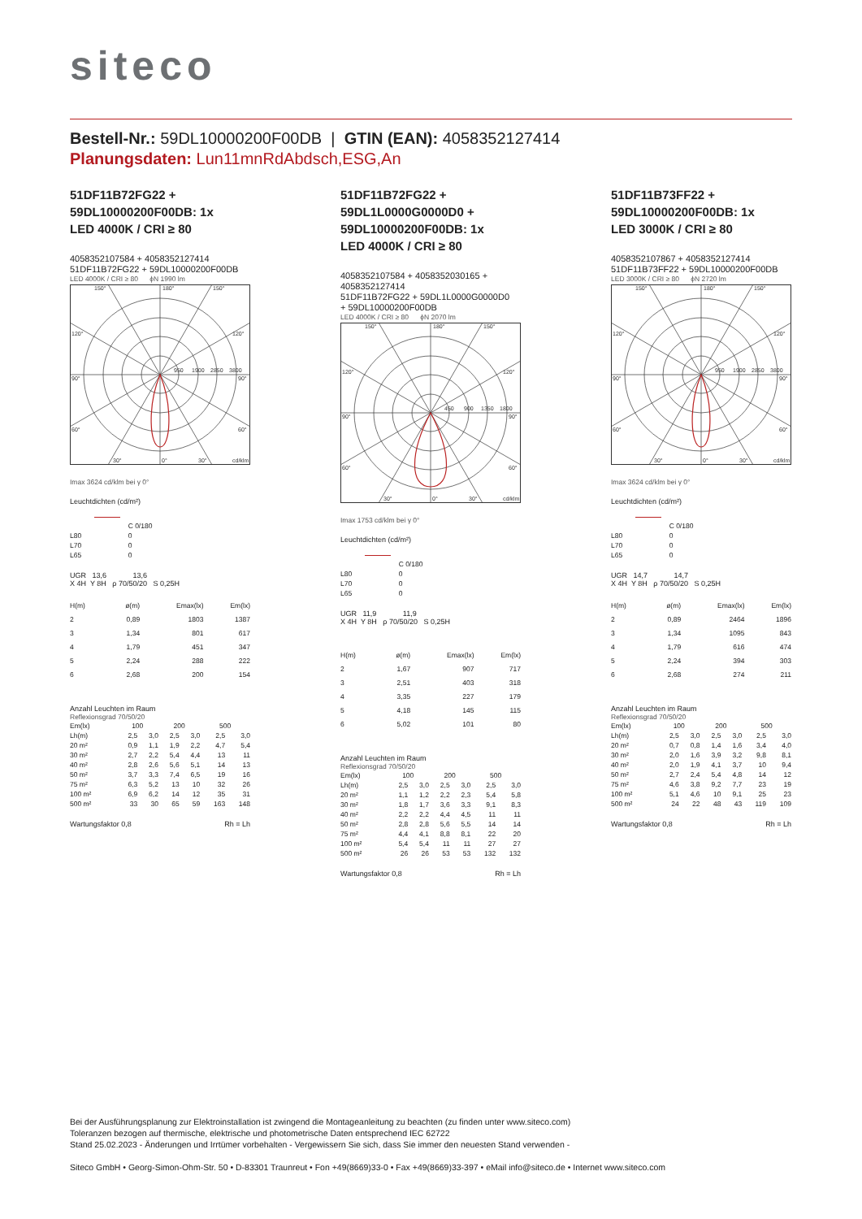siteco
Bestell-Nr.: 59DL10000200F00DB | GTIN (EAN): 4058352127414
Planungsdaten: Lun11mnRdAbdsch,ESG,An
51DF11B72FG22 +
59DL10000200F00DB: 1x
LED 4000K / CRI ≥ 80
4058352107584 + 4058352127414
51DF11B72FG22 + 59DL10000200F00DB
LED 4000K / CRI ≥ 80 ϕN 1990 lm
150°
180°
150°
120°
120°
90°
90°
60°
60°
30°
0°
30°
cd/klm
950
1900
2850
3800
Imax 3624 cd/klm bei γ 0°
Leuchtdichten (cd/m²)
| | C 0/180 |
| --- | --- |
| L80 | 0 |
| L70 | 0 |
| L65 | 0 |
UGR 13,6 13,6
X 4H Y 8H ρ 70/50/20 S 0,25H
| H(m) | ø(m) | Emax(lx) | Em(lx) |
| --- | --- | --- | --- |
| 2 | 0,89 | 1803 | 1387 |
| 3 | 1,34 | 801 | 617 |
| 4 | 1,79 | 451 | 347 |
| 5 | 2,24 | 288 | 222 |
| 6 | 2,68 | 200 | 154 |
Anzahl Leuchten im Raum
Reflexionsgrad 70/50/20
| Em(lx) | 100 | | 200 | | 500 | |
| Lh(m) | 2,5 | 3,0 | 2,5 | 3,0 | 2,5 | 3,0 |
| 20 m² | 0,9 | 1,1 | 1,9 | 2,2 | 4,7 | 5,4 |
| 30 m² | 2,7 | 2,2 | 5,4 | 4,4 | 13 | 11 |
| 40 m² | 2,8 | 2,6 | 5,6 | 5,1 | 14 | 13 |
| 50 m² | 3,7 | 3,3 | 7,4 | 6,5 | 19 | 16 |
| 75 m² | 6,3 | 5,2 | 13 | 10 | 32 | 26 |
| 100 m² | 6,9 | 6,2 | 14 | 12 | 35 | 31 |
| 500 m² | 33 | 30 | 65 | 59 | 163 | 148 |
Wartungsfaktor 0,8 Rh = Lh
51DF11B72FG22 +
59DL1L0000G0000D0 +
59DL10000200F00DB: 1x
LED 4000K / CRI ≥ 80
4058352107584 + 4058352030165 +
4058352127414
51DF11B72FG22 + 59DL1L0000G0000D0
+ 59DL10000200F00DB
LED 4000K / CRI ≥ 80 ϕN 2070 lm
150°
180°
150°
120°
120°
90°
90°
60°
60°
30°
0°
30°
cd/klm
450
900
1350
1800
Imax 1753 cd/klm bei γ 0°
Leuchtdichten (cd/m²)
| | C 0/180 |
| --- | --- |
| L80 | 0 |
| L70 | 0 |
| L65 | 0 |
UGR 11,9 11,9
X 4H Y 8H ρ 70/50/20 S 0,25H
| H(m) | ø(m) | Emax(lx) | Em(lx) |
| --- | --- | --- | --- |
| 2 | 1,67 | 907 | 717 |
| 3 | 2,51 | 403 | 318 |
| 4 | 3,35 | 227 | 179 |
| 5 | 4,18 | 145 | 115 |
| 6 | 5,02 | 101 | 80 |
Anzahl Leuchten im Raum
Reflexionsgrad 70/50/20
| Em(lx) | 100 | | 200 | | 500 | |
| Lh(m) | 2,5 | 3,0 | 2,5 | 3,0 | 2,5 | 3,0 |
| 20 m² | 1,1 | 1,2 | 2,2 | 2,3 | 5,4 | 5,8 |
| 30 m² | 1,8 | 1,7 | 3,6 | 3,3 | 9,1 | 8,3 |
| 40 m² | 2,2 | 2,2 | 4,4 | 4,5 | 11 | 11 |
| 50 m² | 2,8 | 2,8 | 5,6 | 5,5 | 14 | 14 |
| 75 m² | 4,4 | 4,1 | 8,8 | 8,1 | 22 | 20 |
| 100 m² | 5,4 | 5,4 | 11 | 11 | 27 | 27 |
| 500 m² | 26 | 26 | 53 | 53 | 132 | 132 |
Wartungsfaktor 0,8 Rh = Lh
51DF11B73FF22 +
59DL10000200F00DB: 1x
LED 3000K / CRI ≥ 80
4058352107867 + 4058352127414
51DF11B73FF22 + 59DL10000200F00DB
LED 3000K / CRI ≥ 80 ϕN 2720 lm
150°
180°
150°
120°
120°
90°
90°
60°
60°
30°
0°
30°
cd/klm
950
1900
2850
3800
Imax 3624 cd/klm bei γ 0°
Leuchtdichten (cd/m²)
| | C 0/180 |
| --- | --- |
| L80 | 0 |
| L70 | 0 |
| L65 | 0 |
UGR 14,7 14,7
X 4H Y 8H ρ 70/50/20 S 0,25H
| H(m) | ø(m) | Emax(lx) | Em(lx) |
| --- | --- | --- | --- |
| 2 | 0,89 | 2464 | 1896 |
| 3 | 1,34 | 1095 | 843 |
| 4 | 1,79 | 616 | 474 |
| 5 | 2,24 | 394 | 303 |
| 6 | 2,68 | 274 | 211 |
Anzahl Leuchten im Raum
Reflexionsgrad 70/50/20
| Em(lx) | 100 | | 200 | | 500 | |
| Lh(m) | 2,5 | 3,0 | 2,5 | 3,0 | 2,5 | 3,0 |
| 20 m² | 0,7 | 0,8 | 1,4 | 1,6 | 3,4 | 4,0 |
| 30 m² | 2,0 | 1,6 | 3,9 | 3,2 | 9,8 | 8,1 |
| 40 m² | 2,0 | 1,9 | 4,1 | 3,7 | 10 | 9,4 |
| 50 m² | 2,7 | 2,4 | 5,4 | 4,8 | 14 | 12 |
| 75 m² | 4,6 | 3,8 | 9,2 | 7,7 | 23 | 19 |
| 100 m² | 5,1 | 4,6 | 10 | 9,1 | 25 | 23 |
| 500 m² | 24 | 22 | 48 | 43 | 119 | 109 |
Wartungsfaktor 0,8 Rh = Lh
Bei der Ausführungsplanung zur Elektroinstallation ist zwingend die Montageanleitung zu beachten (zu finden unter www.siteco.com)
Toleranzen bezogen auf thermische, elektrische und photometrische Daten entsprechend IEC 62722
Stand 25.02.2023 - Änderungen und Irrtümer vorbehalten - Vergewissern Sie sich, dass Sie immer den neuesten Stand verwenden -
Siteco GmbH • Georg-Simon-Ohm-Str. 50 • D-83301 Traunreut • Fon +49(8669)33-0 • Fax +49(8669)33-397 • eMail info@siteco.de • Internet www.siteco.com